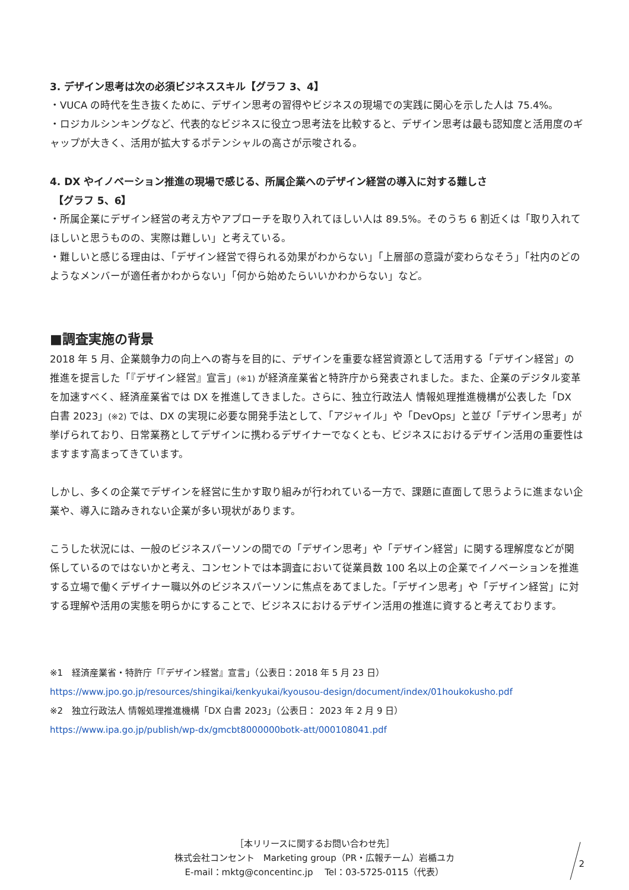3. デザイン思考は次の必須ビジネススキル【グラフ 3、4】
・VUCA の時代を生き抜くために、デザイン思考の習得やビジネスの現場での実践に関心を示した人は 75.4%。
・ロジカルシンキングなど、代表的なビジネスに役立つ思考法を比較すると、デザイン思考は最も認知度と活用度のギャップが大きく、活用が拡大するポテンシャルの高さが示唆される。
4. DX やイノベーション推進の現場で感じる、所属企業へのデザイン経営の導入に対する難しさ
【グラフ 5、6】
・所属企業にデザイン経営の考え方やアプローチを取り入れてほしい人は 89.5%。そのうち 6 割近くは「取り入れてほしいと思うものの、実際は難しい」と考えている。
・難しいと感じる理由は、「デザイン経営で得られる効果がわからない」「上層部の意識が変わらなそう」「社内のどのようなメンバーが適任者かわからない」「何から始めたらいいかわからない」など。
■調査実施の背景
2018 年 5 月、企業競争力の向上への寄与を目的に、デザインを重要な経営資源として活用する「デザイン経営」の推進を提言した「『デザイン経営』宣言」(※1) が経済産業省と特許庁から発表されました。また、企業のデジタル変革を加速すべく、経済産業省では DX を推進してきました。さらに、独立行政法人 情報処理推進機構が公表した「DX 白書 2023」(※2) では、DX の実現に必要な開発手法として、「アジャイル」や「DevOps」と並び「デザイン思考」が挙げられており、日常業務としてデザインに携わるデザイナーでなくとも、ビジネスにおけるデザイン活用の重要性はますます高まってきています。
しかし、多くの企業でデザインを経営に生かす取り組みが行われている一方で、課題に直面して思うように進まない企業や、導入に踏みきれない企業が多い現状があります。
こうした状況には、一般のビジネスパーソンの間での「デザイン思考」や「デザイン経営」に関する理解度などが関係しているのではないかと考え、コンセントでは本調査において従業員数 100 名以上の企業でイノベーションを推進する立場で働くデザイナー職以外のビジネスパーソンに焦点をあてました。「デザイン思考」や「デザイン経営」に対する理解や活用の実態を明らかにすることで、ビジネスにおけるデザイン活用の推進に資すると考えております。
※1　経済産業省・特許庁「『デザイン経営』宣言」（公表日：2018 年 5 月 23 日）
https://www.jpo.go.jp/resources/shingikai/kenkyukai/kyousou-design/document/index/01houkokusho.pdf
※2　独立行政法人 情報処理推進機構「DX 白書 2023」（公表日： 2023 年 2 月 9 日）
https://www.ipa.go.jp/publish/wp-dx/gmcbt8000000botk-att/000108041.pdf
［本リリースに関するお問い合わせ先］
株式会社コンセント　Marketing group（PR・広報チーム）岩楯ユカ
E-mail：mktg@concentinc.jp　 Tel：03-5725-0115（代表）
2